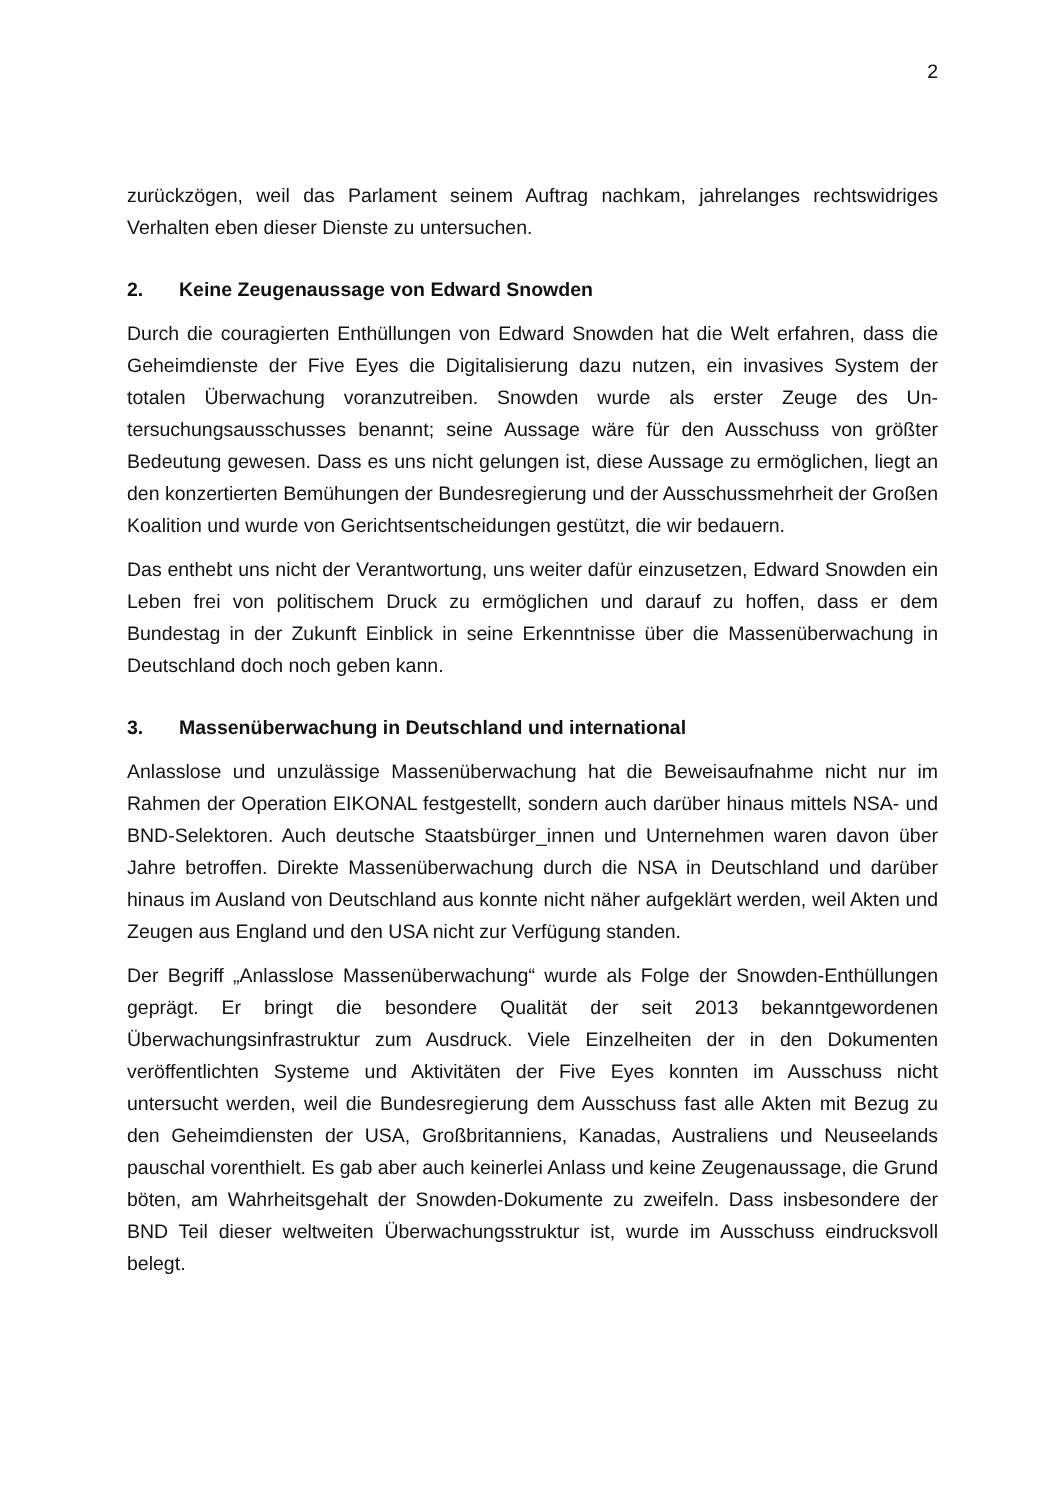2
zurückzögen, weil das Parlament seinem Auftrag nachkam, jahrelanges rechtswidri­ges Verhalten eben dieser Dienste zu untersuchen.
2. Keine Zeugenaussage von Edward Snowden
Durch die couragierten Enthüllungen von Edward Snowden hat die Welt erfahren, dass die Geheimdienste der Five Eyes die Digitalisierung dazu nutzen, ein invasives System der totalen Überwachung voranzutreiben. Snowden wurde als erster Zeuge des Un­tersuchungsausschusses benannt; seine Aussage wäre für den Ausschuss von größ­ter Bedeutung gewesen. Dass es uns nicht gelungen ist, diese Aussage zu ermögli­chen, liegt an den konzertierten Bemühungen der Bundesregierung und der Aus­schussmehrheit der Großen Koalition und wurde von Gerichtsentscheidungen ge­stützt, die wir bedauern.
Das enthebt uns nicht der Verantwortung, uns weiter dafür einzusetzen, Edward Snow­den ein Leben frei von politischem Druck zu ermöglichen und darauf zu hoffen, dass er dem Bundestag in der Zukunft Einblick in seine Erkenntnisse über die Massenüber­wachung in Deutschland doch noch geben kann.
3. Massenüberwachung in Deutschland und international
Anlasslose und unzulässige Massenüberwachung hat die Beweisaufnahme nicht nur im Rahmen der Operation EIKONAL festgestellt, sondern auch darüber hinaus mittels NSA- und BND-Selektoren. Auch deutsche Staatsbürger_innen und Unternehmen wa­ren davon über Jahre betroffen. Direkte Massenüberwachung durch die NSA in Deutschland und darüber hinaus im Ausland von Deutschland aus konnte nicht näher aufgeklärt werden, weil Akten und Zeugen aus England und den USA nicht zur Verfü­gung standen.
Der Begriff „Anlasslose Massenüberwachung“ wurde als Folge der Snowden-Enthül­lungen geprägt. Er bringt die besondere Qualität der seit 2013 bekanntgewordenen Überwachungsinfrastruktur zum Ausdruck. Viele Einzelheiten der in den Dokumenten veröffentlichten Systeme und Aktivitäten der Five Eyes konnten im Ausschuss nicht untersucht werden, weil die Bundesregierung dem Ausschuss fast alle Akten mit Be­zug zu den Geheimdiensten der USA, Großbritanniens, Kanadas, Australiens und Neuseelands pauschal vorenthielt. Es gab aber auch keinerlei Anlass und keine Zeu­genaussage, die Grund böten, am Wahrheitsgehalt der Snowden-Dokumente zu zwei­feln. Dass insbesondere der BND Teil dieser weltweiten Überwachungsstruktur ist, wurde im Ausschuss eindrucksvoll belegt.